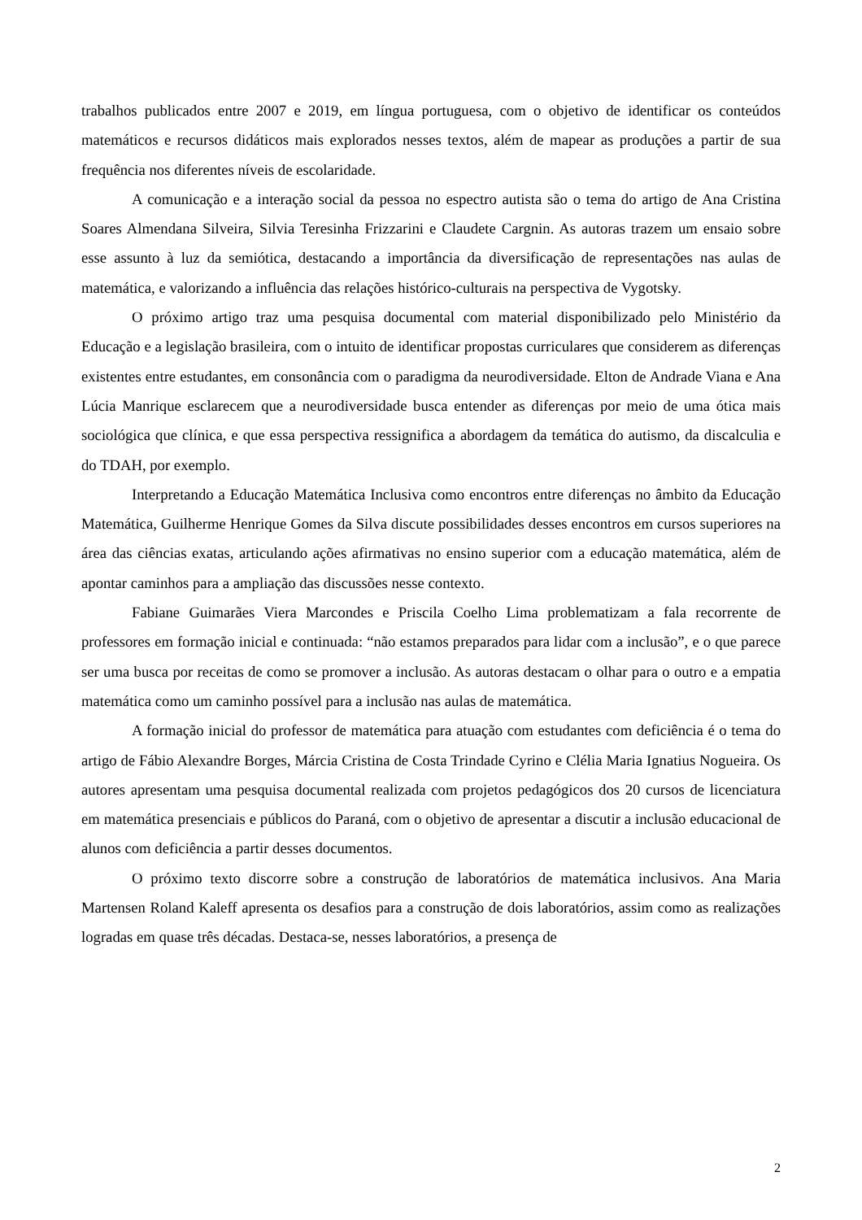trabalhos publicados entre 2007 e 2019, em língua portuguesa, com o objetivo de identificar os conteúdos matemáticos e recursos didáticos mais explorados nesses textos, além de mapear as produções a partir de sua frequência nos diferentes níveis de escolaridade.
A comunicação e a interação social da pessoa no espectro autista são o tema do artigo de Ana Cristina Soares Almendana Silveira, Silvia Teresinha Frizzarini e Claudete Cargnin. As autoras trazem um ensaio sobre esse assunto à luz da semiótica, destacando a importância da diversificação de representações nas aulas de matemática, e valorizando a influência das relações histórico-culturais na perspectiva de Vygotsky.
O próximo artigo traz uma pesquisa documental com material disponibilizado pelo Ministério da Educação e a legislação brasileira, com o intuito de identificar propostas curriculares que considerem as diferenças existentes entre estudantes, em consonância com o paradigma da neurodiversidade. Elton de Andrade Viana e Ana Lúcia Manrique esclarecem que a neurodiversidade busca entender as diferenças por meio de uma ótica mais sociológica que clínica, e que essa perspectiva ressignifica a abordagem da temática do autismo, da discalculia e do TDAH, por exemplo.
Interpretando a Educação Matemática Inclusiva como encontros entre diferenças no âmbito da Educação Matemática, Guilherme Henrique Gomes da Silva discute possibilidades desses encontros em cursos superiores na área das ciências exatas, articulando ações afirmativas no ensino superior com a educação matemática, além de apontar caminhos para a ampliação das discussões nesse contexto.
Fabiane Guimarães Viera Marcondes e Priscila Coelho Lima problematizam a fala recorrente de professores em formação inicial e continuada: “não estamos preparados para lidar com a inclusão”, e o que parece ser uma busca por receitas de como se promover a inclusão. As autoras destacam o olhar para o outro e a empatia matemática como um caminho possível para a inclusão nas aulas de matemática.
A formação inicial do professor de matemática para atuação com estudantes com deficiência é o tema do artigo de Fábio Alexandre Borges, Márcia Cristina de Costa Trindade Cyrino e Clélia Maria Ignatius Nogueira. Os autores apresentam uma pesquisa documental realizada com projetos pedagógicos dos 20 cursos de licenciatura em matemática presenciais e públicos do Paraná, com o objetivo de apresentar a discutir a inclusão educacional de alunos com deficiência a partir desses documentos.
O próximo texto discorre sobre a construção de laboratórios de matemática inclusivos. Ana Maria Martensen Roland Kaleff apresenta os desafios para a construção de dois laboratórios, assim como as realizações logradas em quase três décadas. Destaca-se, nesses laboratórios, a presença de
2